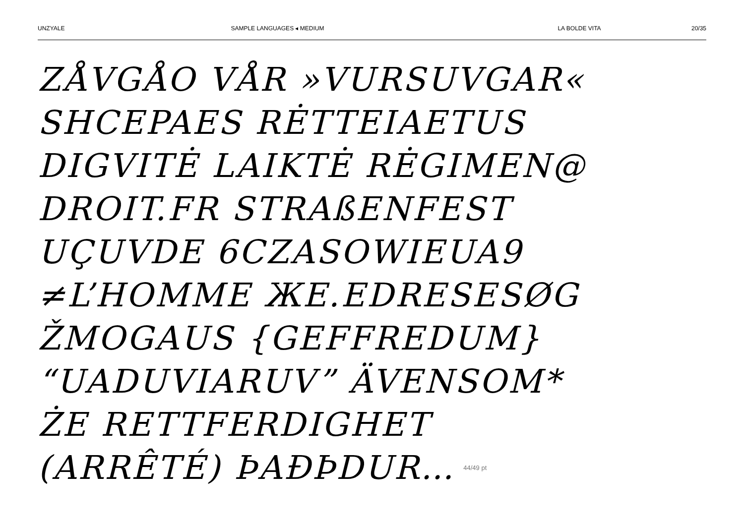UNZYALE SAMPLE LANGUAGES ◂ MEDIUM LA BOLDE VITA 20/35
ZÅVGÅO VÅR »VURSUVGAR«
SHCEPAES RĖTTEIAETUS
DIGVITĖ LAIKTĖ RĖGIMEN@
DROIT.FR STRAßENFEST
UÇUVDE 6CZASOWIEUA9
≠L’HOMME ЖE.EDRESESØG
ŽMOGAUS {GEFFREDUM}
“UADUVIARUV” ÄVENSOM*
ŻE RETTFERDIGHET
(ARRÊTÉ) ÞAÐÞDUR… 44/49 pt